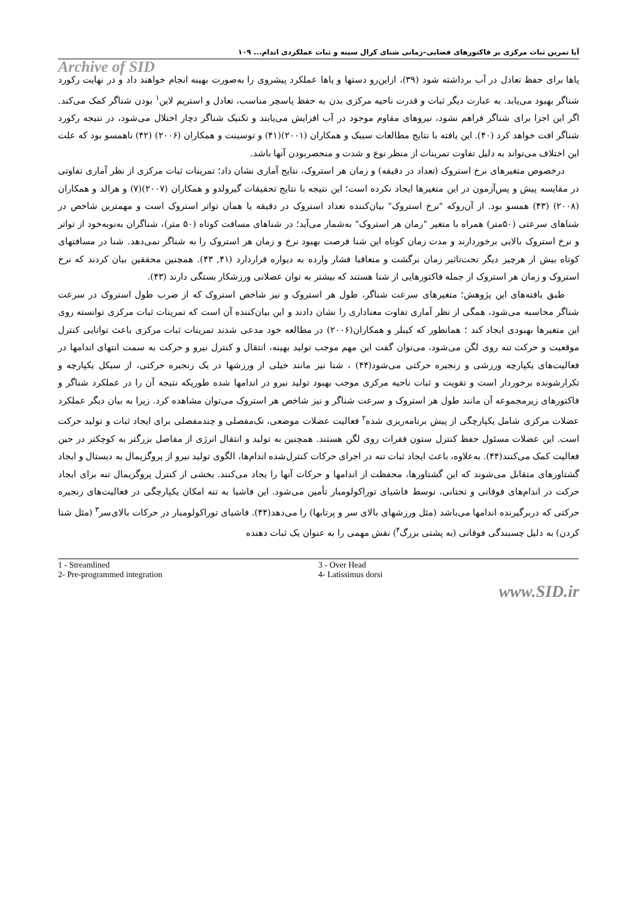آیا تمرین ثبات مرکزی بر فاکتورهای فضایی–زمانی شنای کرال سینه و ثبات عملکردی اندام... ۱۰۹
Archive of SID
پاها برای حفظ تعادل در آب برداشته شود (۳۹)، ازاین‌رو دستها و پاها عملکرد پیشروی را به‌صورت بهینه انجام خواهند داد و در نهایت رکورد شناگر بهبود می‌یابد. به عبارت دیگر ثبات و قدرت ناحیه مرکزی بدن به حفظ پاسچر مناسب، تعادل و استریم لاین<sup>۱</sup> بودن شناگر کمک می‌کند. اگر این اجزا برای شناگر فراهم نشود، نیروهای مقاوم موجود در آب افزایش می‌یابند و تکنیک شناگر دچار اختلال می‌شود، در نتیجه رکورد شناگر افت خواهد کرد (۴۰). این یافته با نتایج مطالعات سیبک و همکاران (۲۰۰۱)(۴۱) و توسینت و همکاران (۲۰۰۶) (۴۲) ناهمسو بود که علت این اختلاف می‌تواند به دلیل تفاوت تمرینات از منظر نوع و شدت و منحصربودن آنها باشد.
درخصوص متغیرهای نرخ استروک (تعداد در دقیقه) و زمان هر استروک، نتایج آماری نشان داد؛ تمرینات ثبات مرکزی از نظر آماری تفاوتی در مقایسه پیش و پس‌آزمون در این متغیرها ایجاد نکرده است؛ این نتیجه با نتایج تحقیقات گیرولدو و همکاران (۲۰۰۷)(۷) و هرالد و همکاران (۲۰۰۸) (۴۳) همسو بود. از آن‌روکه "نرخ استروک" بیان‌کننده تعداد استروک در دقیقه یا همان تواتر استروک است و مهمترین شاخص در شناهای سرعتی (۵۰متر) همراه با متغیر "زمان هر استروک" به‌شمار می‌آید؛ در شناهای مسافت کوتاه (۵۰ متر)، شناگران به‌نوبه‌خود از تواتر و نرخ استروک بالایی برخوردارند و مدت زمان کوتاه این شنا فرصت بهبود نرخ و زمان هر استروک را به شناگر نمی‌دهد. شنا در مسافتهای کوتاه بیش از هرچیز دیگر تحت‌تاثیر زمان برگشت و متعاقبا فشار وارده به دیواره قراردارد (۴۱, ۴۳). همچنین محققین بیان کردند که نرخ استروک و زمان هر استروک از جمله فاکتورهایی از شنا هستند که بیشتر به توان عضلانی ورزشکار بستگی دارند (۴۳).
طبق یافته‌های این پژوهش؛ متغیرهای سرعت شناگر، طول هر استروک و نیز شاخص استروک که از ضرب طول استروک در سرعت شناگر محاسبه می‌شود، همگی از نظر آماری تفاوت معناداری را نشان دادند و این بیان‌کننده آن است که تمرینات ثبات مرکزی توانسته روی این متغیرها بهبودی ایجاد کند ؛ همانطور که کیبلر و همکاران(۲۰۰۶) در مطالعه خود مدعی شدند تمرینات ثبات مرکزی باعث توانایی کنترل موقعیت و حرکت تنه روی لگن می‌شود، می‌توان گفت این مهم موجب تولید بهینه، انتقال و کنترل نیرو و حرکت به سمت انتهای اندامها در فعالیت‌های یکپارچه ورزشی و زنجیره حرکتی می‌شود(۴۴) ، شنا نیز مانند خیلی از ورزشها در یک زنجیره حرکتی، از سیکل یکپارچه و تکرارشونده برخوردار است و تقویت و ثبات ناحیه مرکزی موجب بهبود تولید نیرو در اندامها شده طوریکه نتیجه آن را در عملکرد شناگر و فاکتورهای زیرمجموعه آن مانند طول هر استروک و سرعت شناگر و نیز شاخص هر استروک می‌توان مشاهده کرد. زیرا به بیان دیگر عملکرد عضلات مرکزی شامل یکپارچگی از پیش برنامه‌ریزی شده<sup>۲</sup> فعالیت عضلات موضعی، تک‌مفصلی و چندمفصلی برای ایجاد ثبات و تولید حرکت است. این عضلات مسئول حفظ کنترل ستون فقرات روی لگن هستند. همچنین به تولید و انتقال انرژی از مفاصل بزرگتر به کوچکتر در حین فعالیت کمک می‌کنند(۴۴). به‌علاوه، باعث ایجاد ثبات تنه در اجرای حرکات کنترل‌شده اندام‌ها، الگوی تولید نیرو از پروگزیمال به دیستال و ایجاد گشتاورهای متقابل می‌شوند که این گشتاورها، محفظت از اندامها و حرکات آنها را یجاد می‌کنند. بخشی از کنترل پروگزیمال تنه برای ایجاد حرکت در اندام‌های فوقانی و تحتانی، توسط فاشیای توراکولومبار تأمین می‌شود. این فاشیا به تنه امکان یکپارچگی در فعالیت‌های زنجیره حرکتی که دربرگیرنده اندامها می‌باشد (مثل ورزشهای بالای سر و پرتابها) را می‌دهد(۴۴). فاشیای توراکولومبار در حرکات بالای‌سر<sup>۳</sup> (مثل شنا کردن) به دلیل چسبندگی فوقانی (به پشتی بزرگ<sup>۴</sup>) نقش مهمی را به عنوان یک ثبات دهنده
1 - Streamlined
2- Pre-programmed integration
3 - Over Head
4- Latissimus dorsi
www.SID.ir